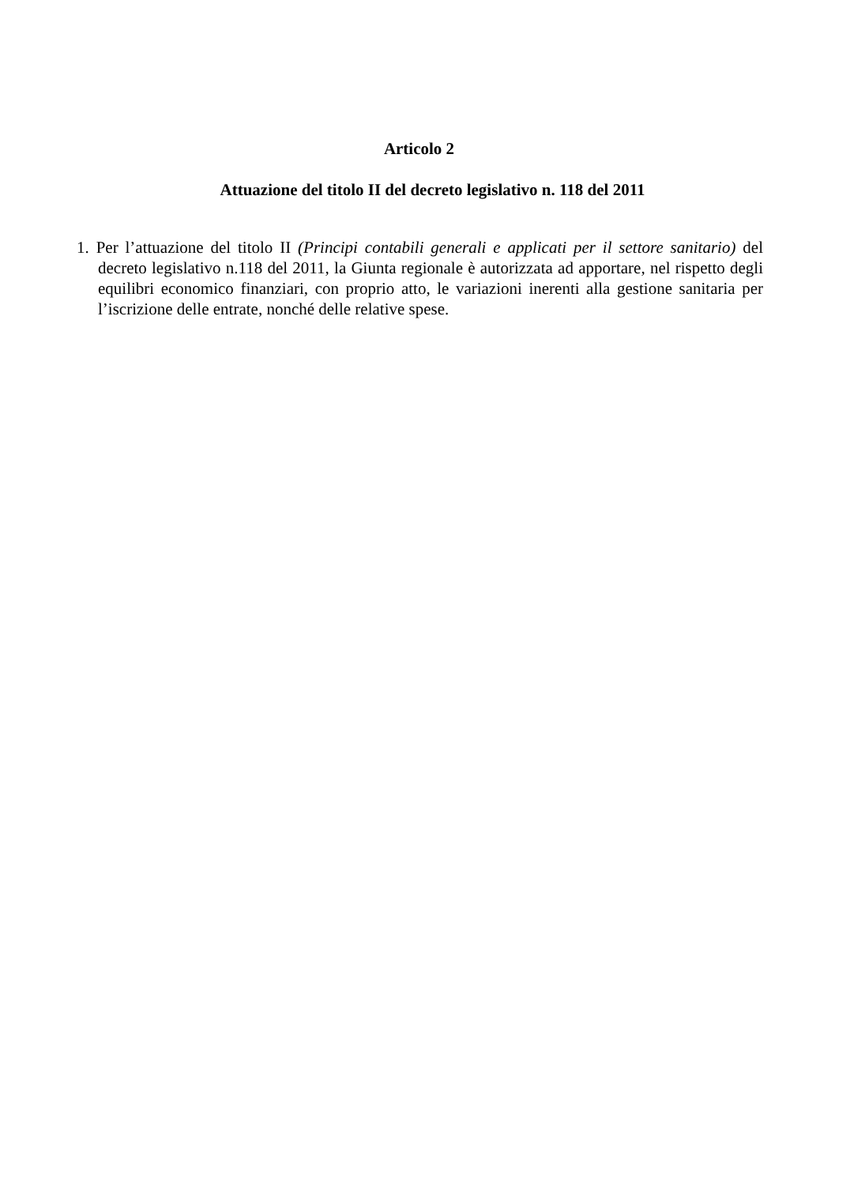Articolo 2
Attuazione del titolo II del decreto legislativo n. 118 del 2011
1. Per l’attuazione del titolo II (Principi contabili generali e applicati per il settore sanitario) del decreto legislativo n.118 del 2011, la Giunta regionale è autorizzata ad apportare, nel rispetto degli equilibri economico finanziari, con proprio atto, le variazioni inerenti alla gestione sanitaria per l’iscrizione delle entrate, nonché delle relative spese.